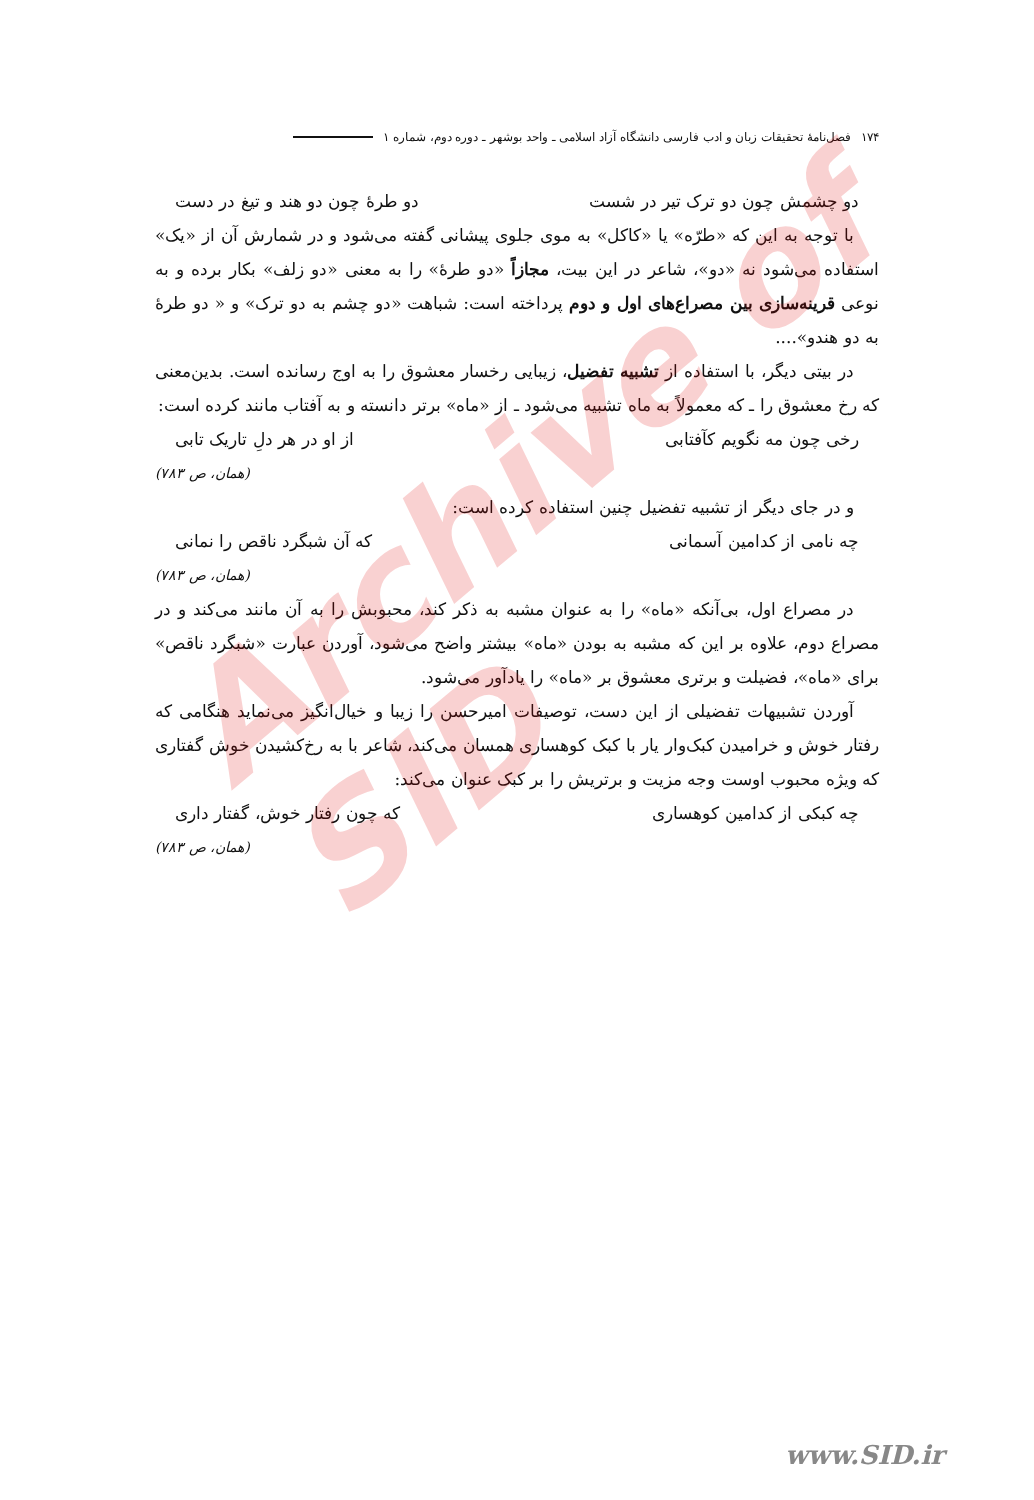۱۷۴ فصل‌نامهٔ تحقیقات زبان و ادب فارسی دانشگاه آزاد اسلامی ـ واحد بوشهر ـ دوره دوم، شماره ۱
دو چشمش چون دو ترک تیر در شست دو طرهٔ چون دو هند و تیغ در دست
با توجه به این که «طرّه» یا «کاکل» به موی جلوی پیشانی گفته می‌شود و در شمارش آن از «یک» استفاده می‌شود نه «دو»، شاعر در این بیت، مجازاً «دو طرهٔ» را به معنی «دو زلف» بکار برده و به نوعی قرینه‌سازی بین مصراع‌های اول و دوم پرداخته است: شباهت «دو چشم به دو ترک» و « دو طرهٔ به دو هندو»....
در بیتی دیگر، با استفاده از تشبیه تفضیل، زیبایی رخسار معشوق را به اوج رسانده است. بدین‌معنی که رخ معشوق را ـ که معمولاً به ماه تشبیه می‌شود ـ از «ماه» برتر دانسته و به آفتاب مانند کرده است:
رخی چون مه نگویم کآفتابی از او در هر دلِ تاریک تابی
(همان، ص ۷۸۳)
و در جای دیگر از تشبیه تفضیل چنین استفاده کرده است:
چه نامی از کدامین آسمانی که آن شبگرد ناقص را نمانی
(همان، ص ۷۸۳)
در مصراع اول، بی‌آنکه «ماه» را به عنوان مشبه به ذکر کند، محبوبش را به آن مانند می‌کند و در مصراع دوم، علاوه بر این که مشبه به بودن «ماه» بیشتر واضح می‌شود، آوردن عبارت «شبگرد ناقص» برای «ماه»، فضیلت و برتری معشوق بر «ماه» را یادآور می‌شود.
آوردن تشبیهات تفضیلی از این دست، توصیفات امیرحسن را زیبا و خیال‌انگیز می‌نماید هنگامی که رفتار خوش و خرامیدن کبک‌وار یار با کبک کوهساری همسان می‌کند، شاعر با به رخ‌کشیدن خوش گفتاری که ویژه محبوب اوست وجه مزیت و برتریش را بر کبک عنوان می‌کند:
چه کبکی از کدامین کوهساری که چون رفتار خوش، گفتار داری
(همان، ص ۷۸۳)
Archive of SID
www.SID.ir